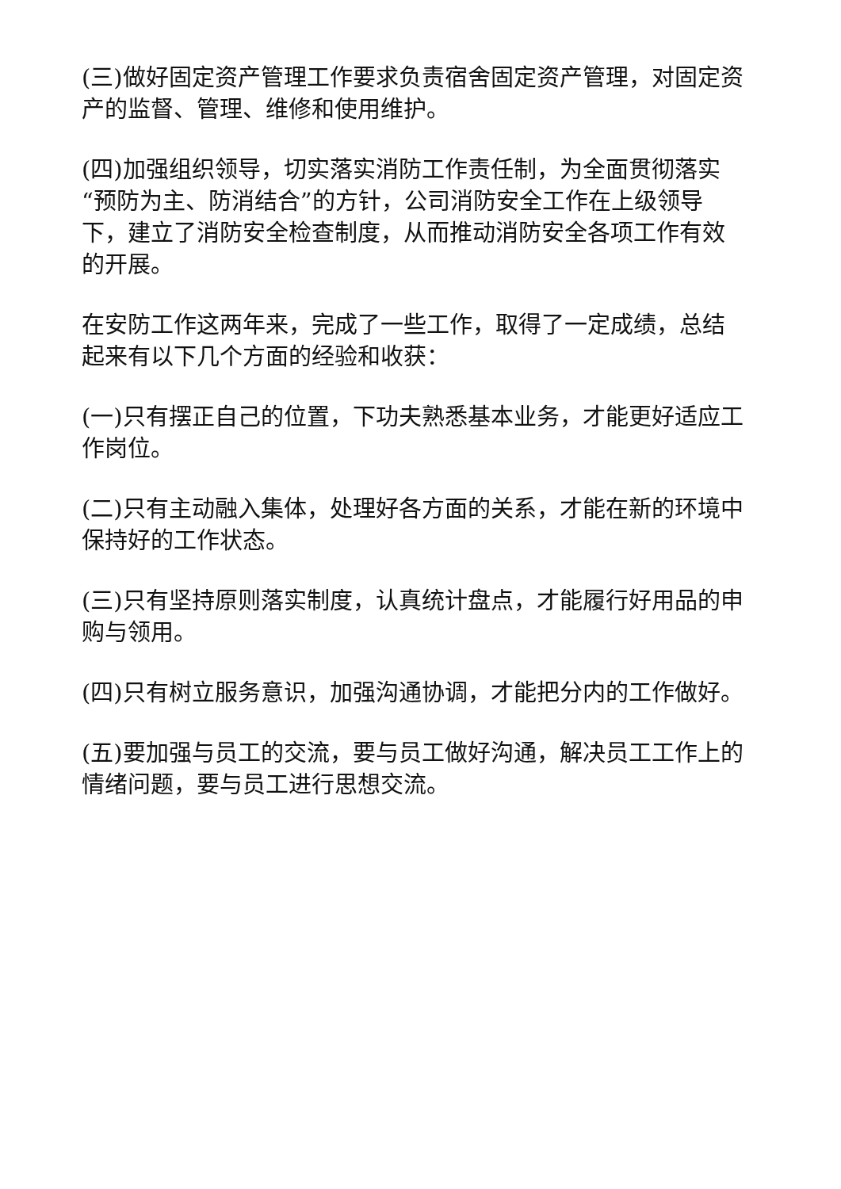(三)做好固定资产管理工作要求负责宿舍固定资产管理，对固定资产的监督、管理、维修和使用维护。
(四)加强组织领导，切实落实消防工作责任制，为全面贯彻落实“预防为主、防消结合”的方针，公司消防安全工作在上级领导下，建立了消防安全检查制度，从而推动消防安全各项工作有效的开展。
在安防工作这两年来，完成了一些工作，取得了一定成绩，总结起来有以下几个方面的经验和收获：
(一)只有摆正自己的位置，下功夫熟悉基本业务，才能更好适应工作岗位。
(二)只有主动融入集体，处理好各方面的关系，才能在新的环境中保持好的工作状态。
(三)只有坚持原则落实制度，认真统计盘点，才能履行好用品的申购与领用。
(四)只有树立服务意识，加强沟通协调，才能把分内的工作做好。
(五)要加强与员工的交流，要与员工做好沟通，解决员工工作上的情绪问题，要与员工进行思想交流。